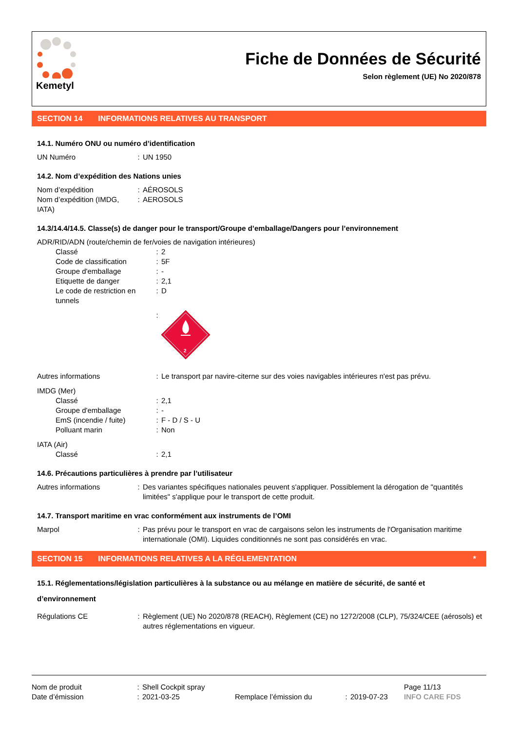Kemetyl
Fiche de Données de Sécurité
Selon règlement (UE) No 2020/878
SECTION 14 INFORMATIONS RELATIVES AU TRANSPORT
14.1. Numéro ONU ou numéro d’identification
| UN Numéro | : | UN 1950 |
14.2. Nom d’expédition des Nations unies
| Nom d’expédition | : | AÉROSOLS |
| Nom d’expédition (IMDG, IATA) | : | AEROSOLS |
14.3/14.4/14.5. Classe(s) de danger pour le transport/Groupe d’emballage/Dangers pour l’environnement
| ADR/RID/ADN (route/chemin de fer/voies de navigation intérieures) | | |
| Classé | : | 2 |
| Code de classification | : | 5F |
| Groupe d'emballage | : | - |
| Etiquette de danger | : | 2,1 |
| Le code de restriction en tunnels | : | D |
| | : | 2 |
| Autres informations | : | Le transport par navire-citerne sur des voies navigables intérieures n'est pas prévu. |
| IMDG (Mer) | | |
| Classé | : | 2,1 |
| Groupe d'emballage | : | - |
| EmS (incendie / fuite) | : | F - D / S - U |
| Polluant marin | : | Non |
| IATA (Air) | | |
| Classé | : | 2,1 |
14.6. Précautions particulières à prendre par l’utilisateur
| Autres informations | : | Des variantes spécifiques nationales peuvent s'appliquer. Possiblement la dérogation de "quantités limitées" s'applique pour le transport de cette produit. |
14.7. Transport maritime en vrac conformément aux instruments de l’OMI
| Marpol | : | Pas prévu pour le transport en vrac de cargaisons selon les instruments de l'Organisation maritime internationale (OMI). Liquides conditionnés ne sont pas considérés en vrac. |
SECTION 15 INFORMATIONS RELATIVES A LA RÉGLEMENTATION *
15.1. Réglementations/législation particulières à la substance ou au mélange en matière de sécurité, de santé et d’environnement
| Régulations CE | : | Règlement (UE) No 2020/878 (REACH), Règlement (CE) no 1272/2008 (CLP), 75/324/CEE (aérosols) et autres réglementations en vigueur. |
| Nom de produit | : | Shell Cockpit spray | | | | Page 11/13 |
| Date d’émission | : | 2021-03-25 | Remplace l’émission du | : | 2019-07-23 | INFO CARE FDS |